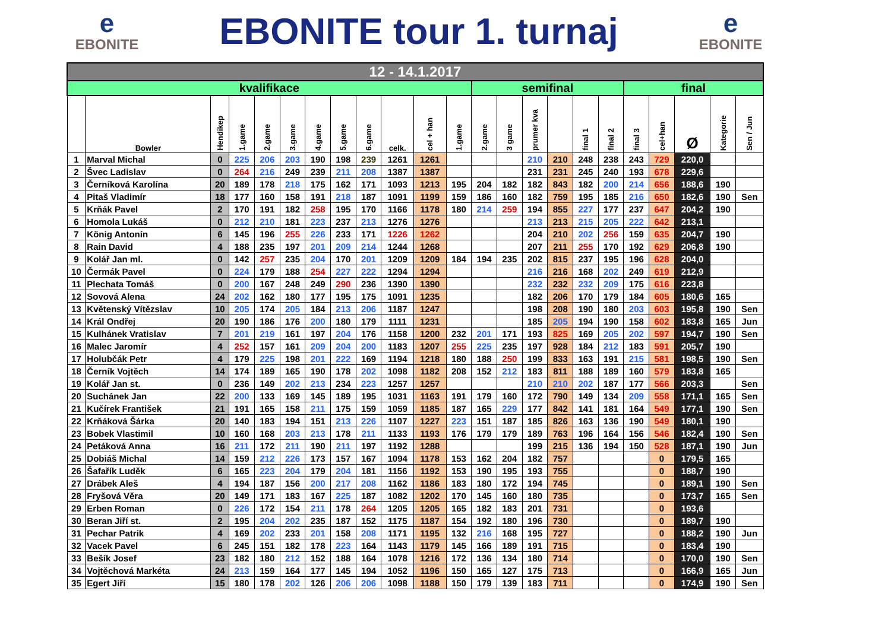e
EBONITE
EBONITE tour 1. turnaj
e
EBONITE
| 12 - 14.1.2017 | | | | | | | | | | | | | | | | | | | | | | |
| --- | --- | --- | --- | --- | --- | --- | --- | --- | --- | --- | --- | --- | --- | --- | --- | --- | --- | --- | --- | --- | --- | --- |
| kvalifikace | | | | | | | | | | | | semifinal | | | | | | final | | | | |
| | Bowler | Hendikep | 1.game | 2.game | 3.game | 4.game | 5.game | 6.game | celk. | cel + han | 1.game | 2.game | 3 game | prumer kva | | final 1 | final 2 | final 3 | cel+han | Ø | Kategorie | Sen / Jun |
| 1 | Marval Michal | 0 | 225 | 206 | 203 | 190 | 198 | 239 | 1261 | 1261 | | | | 210 | 210 | 248 | 238 | 243 | 729 | 220,0 | | |
| 2 | Švec Ladislav | 0 | 264 | 216 | 249 | 239 | 211 | 208 | 1387 | 1387 | | | | 231 | 231 | 245 | 240 | 193 | 678 | 229,6 | | |
| 3 | Černíková Karolína | 20 | 189 | 178 | 218 | 175 | 162 | 171 | 1093 | 1213 | 195 | 204 | 182 | 182 | 843 | 182 | 200 | 214 | 656 | 188,6 | 190 | |
| 4 | Pitaš Vladimír | 18 | 177 | 160 | 158 | 191 | 218 | 187 | 1091 | 1199 | 159 | 186 | 160 | 182 | 759 | 195 | 185 | 216 | 650 | 182,6 | 190 | Sen |
| 5 | Krňák Pavel | 2 | 170 | 191 | 182 | 258 | 195 | 170 | 1166 | 1178 | 180 | 214 | 259 | 194 | 855 | 227 | 177 | 237 | 647 | 204,2 | 190 | |
| 6 | Homola Lukáš | 0 | 212 | 210 | 181 | 223 | 237 | 213 | 1276 | 1276 | | | | 213 | 213 | 215 | 205 | 222 | 642 | 213,1 | | |
| 7 | König Antonín | 6 | 145 | 196 | 255 | 226 | 233 | 171 | 1226 | 1262 | | | | 204 | 210 | 202 | 256 | 159 | 635 | 204,7 | 190 | |
| 8 | Rain David | 4 | 188 | 235 | 197 | 201 | 209 | 214 | 1244 | 1268 | | | | 207 | 211 | 255 | 170 | 192 | 629 | 206,8 | 190 | |
| 9 | Kolář Jan ml. | 0 | 142 | 257 | 235 | 204 | 170 | 201 | 1209 | 1209 | 184 | 194 | 235 | 202 | 815 | 237 | 195 | 196 | 628 | 204,0 | | |
| 10 | Čermák Pavel | 0 | 224 | 179 | 188 | 254 | 227 | 222 | 1294 | 1294 | | | | 216 | 216 | 168 | 202 | 249 | 619 | 212,9 | | |
| 11 | Plechata Tomáš | 0 | 200 | 167 | 248 | 249 | 290 | 236 | 1390 | 1390 | | | | 232 | 232 | 232 | 209 | 175 | 616 | 223,8 | | |
| 12 | Sovová Alena | 24 | 202 | 162 | 180 | 177 | 195 | 175 | 1091 | 1235 | | | | 182 | 206 | 170 | 179 | 184 | 605 | 180,6 | 165 | |
| 13 | Květenský Vítězslav | 10 | 205 | 174 | 205 | 184 | 213 | 206 | 1187 | 1247 | | | | 198 | 208 | 190 | 180 | 203 | 603 | 195,8 | 190 | Sen |
| 14 | Král Ondřej | 20 | 190 | 186 | 176 | 200 | 180 | 179 | 1111 | 1231 | | | | 185 | 205 | 194 | 190 | 158 | 602 | 183,8 | 165 | Jun |
| 15 | Kulhánek Vratislav | 7 | 201 | 219 | 161 | 197 | 204 | 176 | 1158 | 1200 | 232 | 201 | 171 | 193 | 825 | 169 | 205 | 202 | 597 | 194,7 | 190 | Sen |
| 16 | Malec Jaromír | 4 | 252 | 157 | 161 | 209 | 204 | 200 | 1183 | 1207 | 255 | 225 | 235 | 197 | 928 | 184 | 212 | 183 | 591 | 205,7 | 190 | |
| 17 | Holubčák Petr | 4 | 179 | 225 | 198 | 201 | 222 | 169 | 1194 | 1218 | 180 | 188 | 250 | 199 | 833 | 163 | 191 | 215 | 581 | 198,5 | 190 | Sen |
| 18 | Černík Vojtěch | 14 | 174 | 189 | 165 | 190 | 178 | 202 | 1098 | 1182 | 208 | 152 | 212 | 183 | 811 | 188 | 189 | 160 | 579 | 183,8 | 165 | |
| 19 | Kolář Jan st. | 0 | 236 | 149 | 202 | 213 | 234 | 223 | 1257 | 1257 | | | | 210 | 210 | 202 | 187 | 177 | 566 | 203,3 | | Sen |
| 20 | Suchánek Jan | 22 | 200 | 133 | 169 | 145 | 189 | 195 | 1031 | 1163 | 191 | 179 | 160 | 172 | 790 | 149 | 134 | 209 | 558 | 171,1 | 165 | Sen |
| 21 | Kučírek František | 21 | 191 | 165 | 158 | 211 | 175 | 159 | 1059 | 1185 | 187 | 165 | 229 | 177 | 842 | 141 | 181 | 164 | 549 | 177,1 | 190 | Sen |
| 22 | Krňáková Šárka | 20 | 140 | 183 | 194 | 151 | 213 | 226 | 1107 | 1227 | 223 | 151 | 187 | 185 | 826 | 163 | 136 | 190 | 549 | 180,1 | 190 | |
| 23 | Bobek Vlastimil | 10 | 160 | 168 | 203 | 213 | 178 | 211 | 1133 | 1193 | 176 | 179 | 179 | 189 | 763 | 196 | 164 | 156 | 546 | 182,4 | 190 | Sen |
| 24 | Petáková Anna | 16 | 211 | 172 | 211 | 190 | 211 | 197 | 1192 | 1288 | | | | 199 | 215 | 136 | 194 | 150 | 528 | 187,1 | 190 | Jun |
| 25 | Dobiáš Michal | 14 | 159 | 212 | 226 | 173 | 157 | 167 | 1094 | 1178 | 153 | 162 | 204 | 182 | 757 | | | | 0 | 179,5 | 165 | |
| 26 | Šafařík Luděk | 6 | 165 | 223 | 204 | 179 | 204 | 181 | 1156 | 1192 | 153 | 190 | 195 | 193 | 755 | | | | 0 | 188,7 | 190 | |
| 27 | Drábek Aleš | 4 | 194 | 187 | 156 | 200 | 217 | 208 | 1162 | 1186 | 183 | 180 | 172 | 194 | 745 | | | | 0 | 189,1 | 190 | Sen |
| 28 | Fryšová Věra | 20 | 149 | 171 | 183 | 167 | 225 | 187 | 1082 | 1202 | 170 | 145 | 160 | 180 | 735 | | | | 0 | 173,7 | 165 | Sen |
| 29 | Erben Roman | 0 | 226 | 172 | 154 | 211 | 178 | 264 | 1205 | 1205 | 165 | 182 | 183 | 201 | 731 | | | | 0 | 193,6 | | |
| 30 | Beran Jiří st. | 2 | 195 | 204 | 202 | 235 | 187 | 152 | 1175 | 1187 | 154 | 192 | 180 | 196 | 730 | | | | 0 | 189,7 | 190 | |
| 31 | Pechar Patrik | 4 | 169 | 202 | 233 | 201 | 158 | 208 | 1171 | 1195 | 132 | 216 | 168 | 195 | 727 | | | | 0 | 188,2 | 190 | Jun |
| 32 | Vacek Pavel | 6 | 245 | 151 | 182 | 178 | 223 | 164 | 1143 | 1179 | 145 | 166 | 189 | 191 | 715 | | | | 0 | 183,4 | 190 | |
| 33 | Bešík Josef | 23 | 182 | 180 | 212 | 152 | 188 | 164 | 1078 | 1216 | 172 | 136 | 134 | 180 | 714 | | | | 0 | 170,0 | 190 | Sen |
| 34 | Vojtěchová Markéta | 24 | 213 | 159 | 164 | 177 | 145 | 194 | 1052 | 1196 | 150 | 165 | 127 | 175 | 713 | | | | 0 | 166,9 | 165 | Jun |
| 35 | Egert Jiří | 15 | 180 | 178 | 202 | 126 | 206 | 206 | 1098 | 1188 | 150 | 179 | 139 | 183 | 711 | | | | 0 | 174,9 | 190 | Sen |